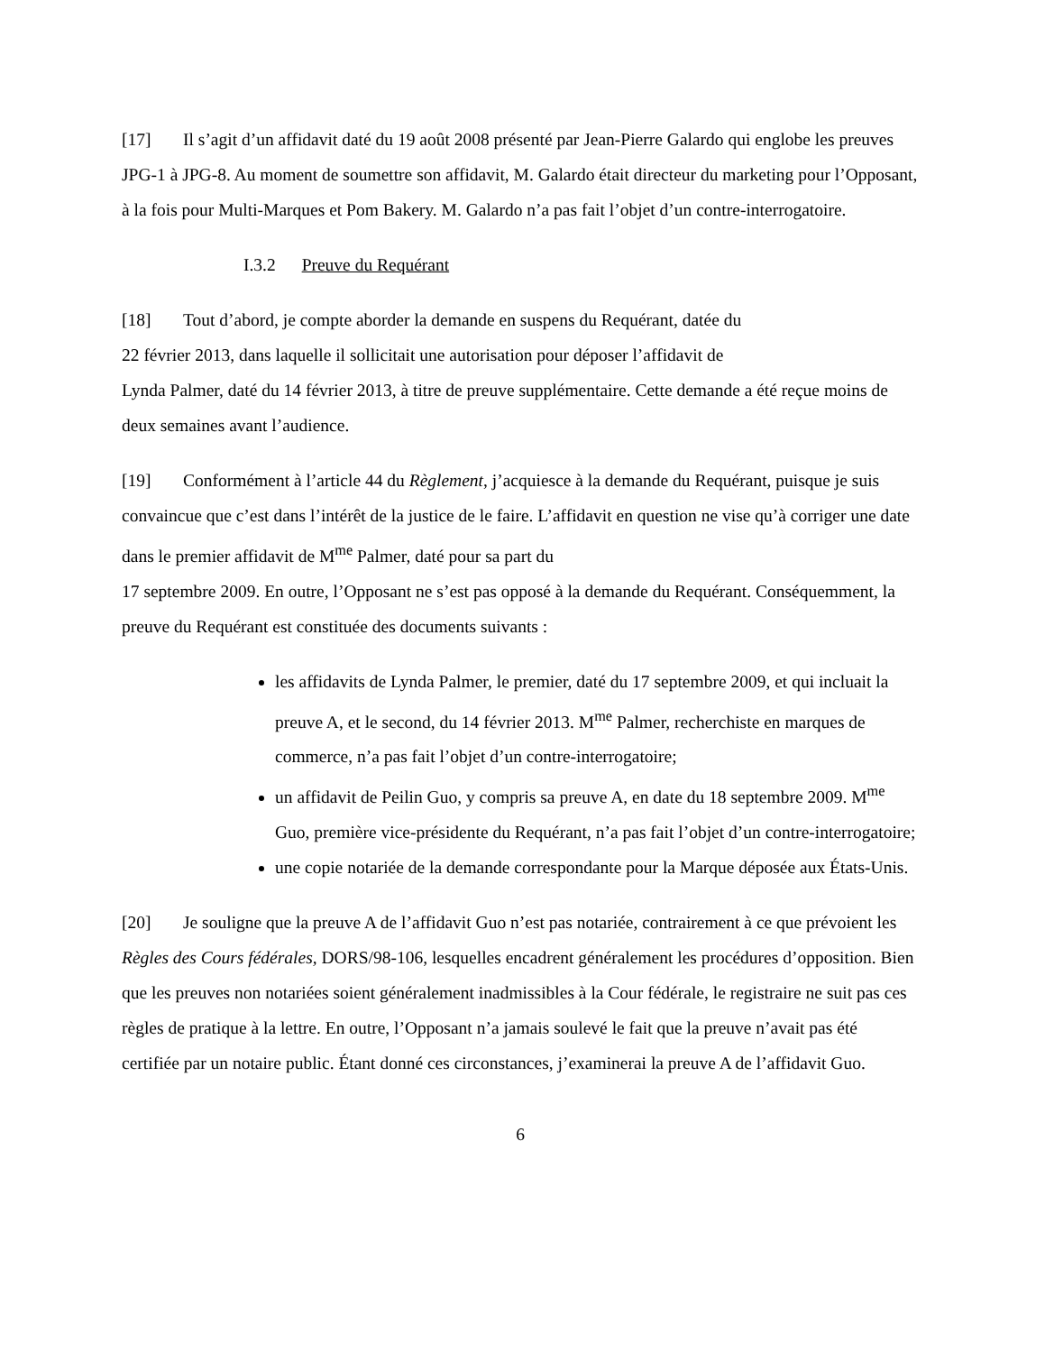[17] Il s’agit d’un affidavit daté du 19 août 2008 présenté par Jean-Pierre Galardo qui englobe les preuves JPG-1 à JPG-8. Au moment de soumettre son affidavit, M. Galardo était directeur du marketing pour l’Opposant, à la fois pour Multi-Marques et Pom Bakery. M. Galardo n’a pas fait l’objet d’un contre-interrogatoire.
I.3.2 Preuve du Requérant
[18] Tout d’abord, je compte aborder la demande en suspens du Requérant, datée du
22 février 2013, dans laquelle il sollicitait une autorisation pour déposer l’affidavit de
Lynda Palmer, daté du 14 février 2013, à titre de preuve supplémentaire. Cette demande a été reçue moins de deux semaines avant l’audience.
[19] Conformément à l’article 44 du Règlement, j’acquiesce à la demande du Requérant, puisque je suis convaincue que c’est dans l’intérêt de la justice de le faire. L’affidavit en question ne vise qu’à corriger une date dans le premier affidavit de M<sup>me</sup> Palmer, daté pour sa part du
17 septembre 2009. En outre, l’Opposant ne s’est pas opposé à la demande du Requérant. Conséquemment, la preuve du Requérant est constituée des documents suivants :
les affidavits de Lynda Palmer, le premier, daté du 17 septembre 2009, et qui incluait la preuve A, et le second, du 14 février 2013. M<sup>me</sup> Palmer, recherchiste en marques de commerce, n’a pas fait l’objet d’un contre-interrogatoire;
un affidavit de Peilin Guo, y compris sa preuve A, en date du 18 septembre 2009. M<sup>me</sup> Guo, première vice-présidente du Requérant, n’a pas fait l’objet d’un contre-interrogatoire;
une copie notariée de la demande correspondante pour la Marque déposée aux États-Unis.
[20] Je souligne que la preuve A de l’affidavit Guo n’est pas notariée, contrairement à ce que prévoient les Règles des Cours fédérales, DORS/98-106, lesquelles encadrent généralement les procédures d’opposition. Bien que les preuves non notariées soient généralement inadmissibles à la Cour fédérale, le registraire ne suit pas ces règles de pratique à la lettre. En outre, l’Opposant n’a jamais soulevé le fait que la preuve n’avait pas été certifiée par un notaire public. Étant donné ces circonstances, j’examinerai la preuve A de l’affidavit Guo.
6